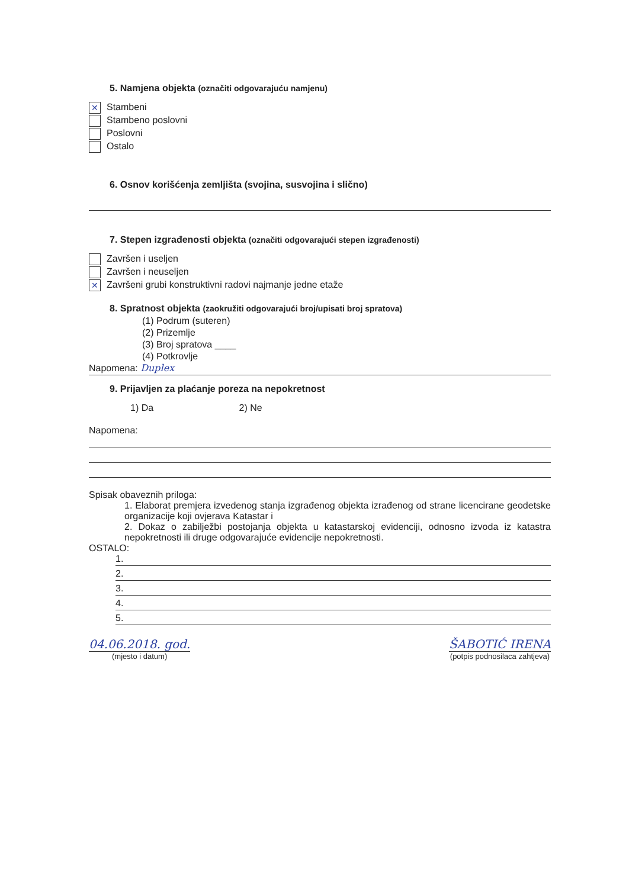5. Namjena objekta (označiti odgovarajuću namjenu)
✕ Stambeni
Stambeno poslovni
Poslovni
Ostalo
6. Osnov korišćenja zemljišta (svojina, susvojina i slično)
7. Stepen izgrađenosti objekta (označiti odgovarajući stepen izgrađenosti)
Završen i useljen
Završen i neuseljen
✕ Završeni grubi konstruktivni radovi najmanje jedne etaže
8. Spratnost objekta (zaokružiti odgovarajući broj/upisati broj spratova)
(1) Podrum (suteren)
(2) Prizemlje
(3) Broj spratova ____
(4) Potkrovlje
Napomena: Duplex
9. Prijavljen za plaćanje poreza na nepokretnost
1) Da 2) Ne
Napomena:
Spisak obaveznih priloga:
1. Elaborat premjera izvedenog stanja izgrađenog objekta izrađenog od strane licencirane geodetske organizacije koji ovjerava Katastar i
2. Dokaz o zabilježbi postojanja objekta u katastarskoj evidenciji, odnosno izvoda iz katastra nepokretnosti ili druge odgovarajuće evidencije nepokretnosti.
OSTALO:
1.
2.
3.
4.
5.
04.06.2018. god.
(mjesto i datum)
ŠABOTIĆ IRENA
(potpis podnosilaca zahtjeva)